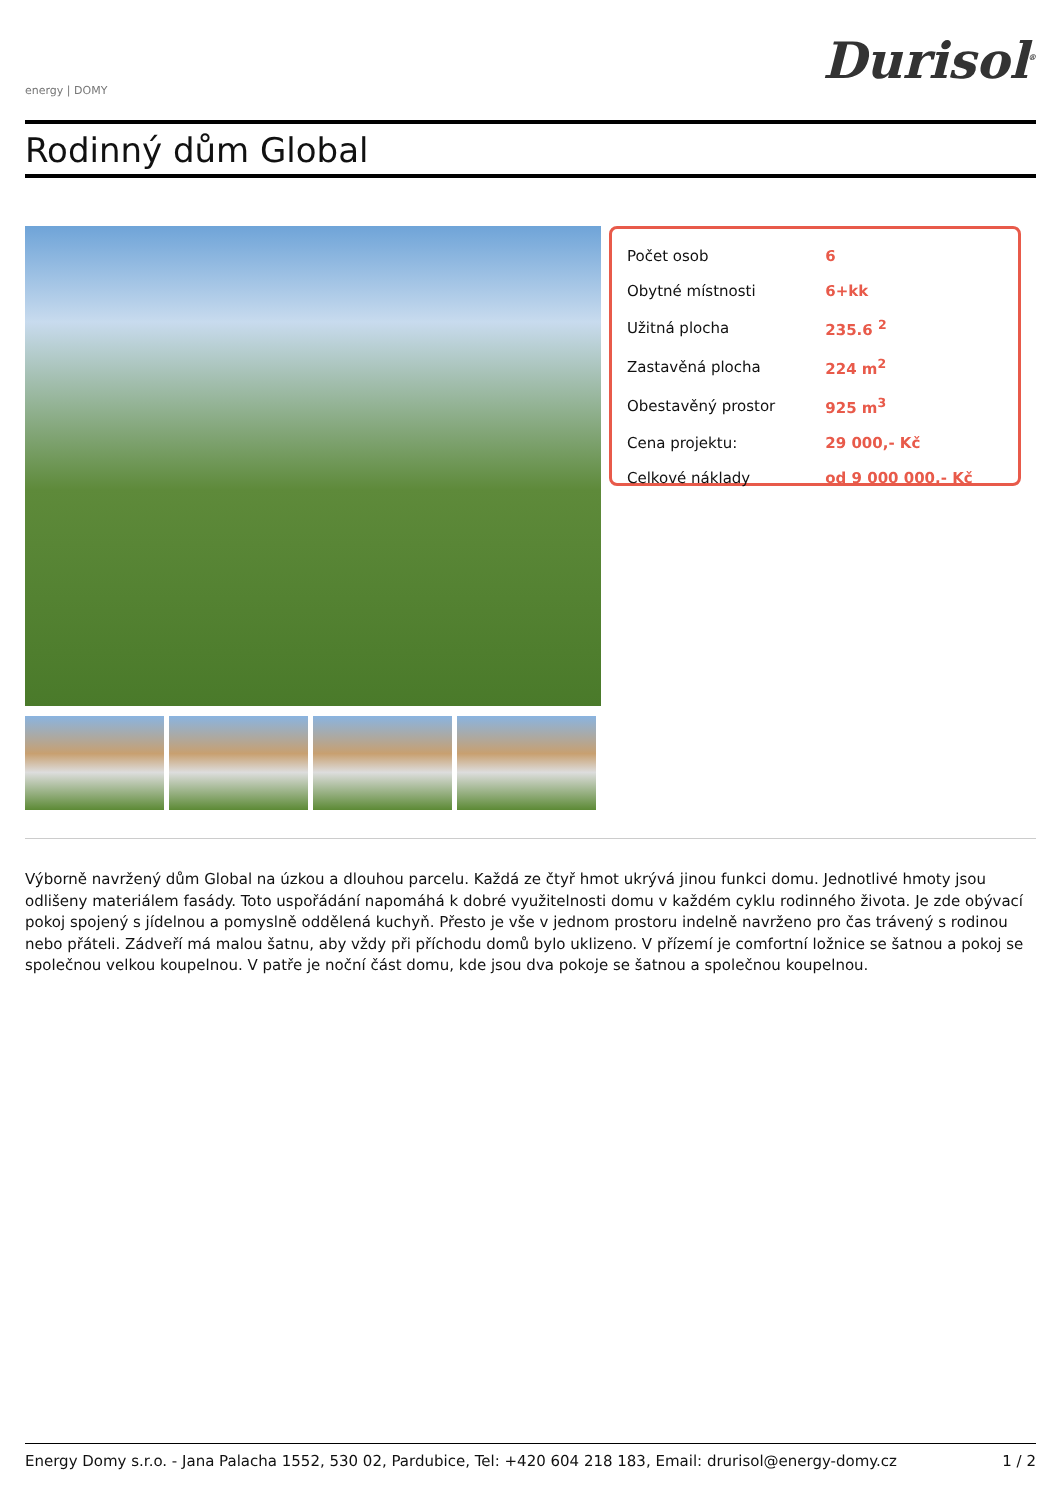energy | DOMY
Durisol<sup>®</sup>
Rodinný dům Global
| Počet osob | 6 |
| Obytné místnosti | 6+kk |
| Užitná plocha | 235.6 <sup>2</sup> |
| Zastavěná plocha | 224 m<sup>2</sup> |
| Obestavěný prostor | 925 m<sup>3</sup> |
| Cena projektu: | 29 000,- Kč |
| Celkové náklady | od 9 000 000,- Kč |
Výborně navržený dům Global na úzkou a dlouhou parcelu. Každá ze čtyř hmot ukrývá jinou funkci domu. Jednotlivé hmoty jsou odlišeny materiálem fasády. Toto uspořádání napomáhá k dobré využitelnosti domu v každém cyklu rodinného života. Je zde obývací pokoj spojený s jídelnou a pomyslně oddělená kuchyň. Přesto je vše v jednom prostoru indelně navrženo pro čas trávený s rodinou nebo přáteli. Zádveří má malou šatnu, aby vždy při příchodu domů bylo uklizeno. V přízemí je comfortní ložnice se šatnou a pokoj se společnou velkou koupelnou. V patře je noční část domu, kde jsou dva pokoje se šatnou a společnou koupelnou.
Energy Domy s.r.o. - Jana Palacha 1552, 530 02, Pardubice, Tel: +420 604 218 183, Email: drurisol@energy-domy.cz 1 / 2